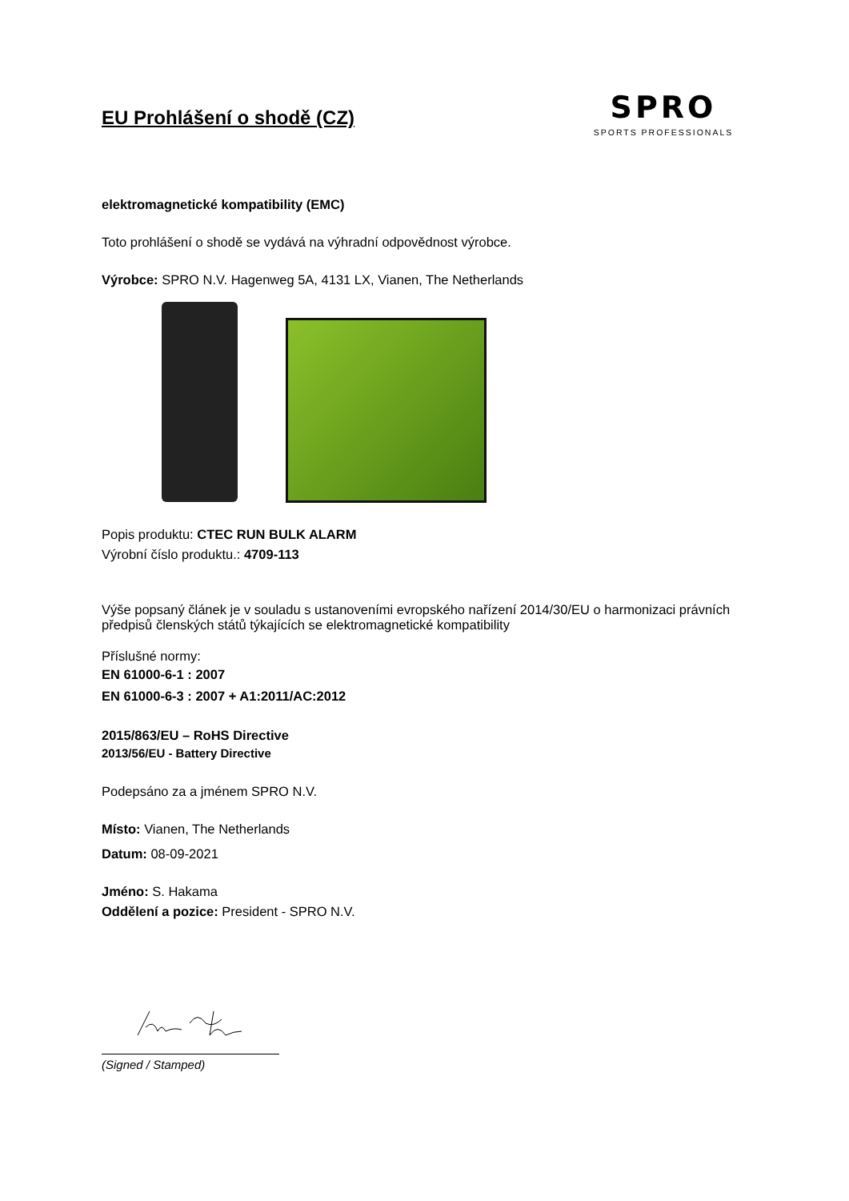EU Prohlášení o shodě (CZ)
SPRO
SPORTS PROFESSIONALS
elektromagnetické kompatibility (EMC)
Toto prohlášení o shodě se vydává na výhradní odpovědnost výrobce.
Výrobce: SPRO N.V. Hagenweg 5A, 4131 LX, Vianen, The Netherlands
Popis produktu: CTEC RUN BULK ALARM
Výrobní číslo produktu.: 4709-113
Výše popsaný článek je v souladu s ustanoveními evropského nařízení 2014/30/EU o harmonizaci právních předpisů členských států týkajících se elektromagnetické kompatibility
Příslušné normy:
EN 61000-6-1 : 2007
EN 61000-6-3 : 2007 + A1:2011/AC:2012
2015/863/EU – RoHS Directive
2013/56/EU - Battery Directive
Podepsáno za a jménem SPRO N.V.
Místo: Vianen, The Netherlands
Datum: 08-09-2021
Jméno: S. Hakama
Oddělení a pozice: President - SPRO N.V.
(Signed / Stamped)